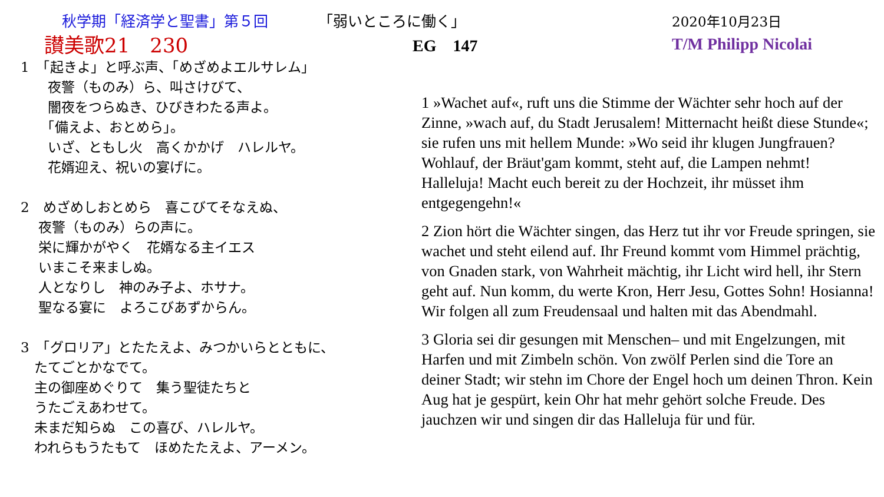秋学期「経済学と聖書」第５回
「弱いところに働く」
2020年10月23日
讃美歌21　230
EG　147 T/M Philipp Nicolai
1　「起きよ」と呼ぶ声、「めざめよエルサレム」
　　夜警（ものみ）ら、叫さけびて、
　　闇夜をつらぬき、ひびきわたる声よ。
　　「備えよ、おとめら」。
　　いざ、ともし火　高くかかげ　ハレルヤ。
　　花婿迎え、祝いの宴げに。
2　めざめしおとめら　喜こびてそなえぬ、
　 夜警（ものみ）らの声に。
　 栄に輝かがやく　花婿なる主イエス
　 いまこそ来ましぬ。
　 人となりし　神のみ子よ、ホサナ。
　 聖なる宴に　よろこびあずからん。
3　「グロリア」とたたえよ、みつかいらとともに、
　たてごとかなでて。
　主の御座めぐりて　集う聖徒たちと
　うたごえあわせて。
　未まだ知らぬ　この喜び、ハレルヤ。
　われらもうたもて　ほめたたえよ、アーメン。
1 »Wachet auf«, ruft uns die Stimme der Wächter sehr hoch auf der Zinne, »wach auf, du Stadt Jerusalem! Mitternacht heißt diese Stunde«; sie rufen uns mit hellem Munde: »Wo seid ihr klugen Jungfrauen? Wohlauf, der Bräut'gam kommt, steht auf, die Lampen nehmt! Halleluja! Macht euch bereit zu der Hochzeit, ihr müsset ihm entgegengehn!«
2 Zion hört die Wächter singen, das Herz tut ihr vor Freude springen, sie wachet und steht eilend auf. Ihr Freund kommt vom Himmel prächtig, von Gnaden stark, von Wahrheit mächtig, ihr Licht wird hell, ihr Stern geht auf. Nun komm, du werte Kron, Herr Jesu, Gottes Sohn! Hosianna! Wir folgen all zum Freudensaal und halten mit das Abendmahl.
3 Gloria sei dir gesungen mit Menschen– und mit Engelzungen, mit Harfen und mit Zimbeln schön. Von zwölf Perlen sind die Tore an deiner Stadt; wir stehn im Chore der Engel hoch um deinen Thron. Kein Aug hat je gespürt, kein Ohr hat mehr gehört solche Freude. Des jauchzen wir und singen dir das Halleluja für und für.